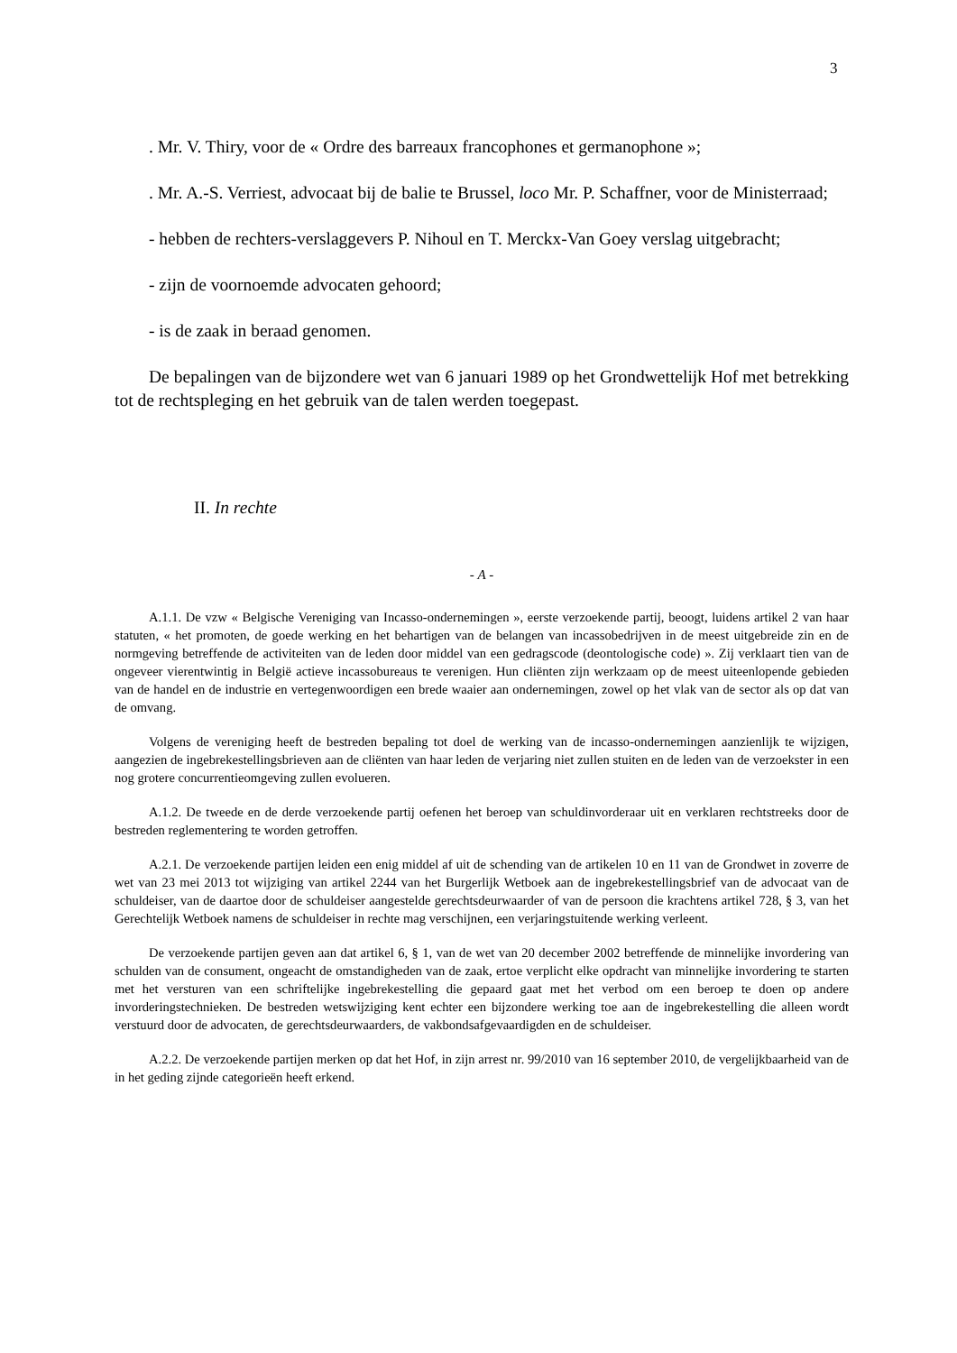3
. Mr. V. Thiry, voor de « Ordre des barreaux francophones et germanophone »;
. Mr. A.-S. Verriest, advocaat bij de balie te Brussel, loco Mr. P. Schaffner, voor de Ministerraad;
- hebben de rechters-verslaggevers P. Nihoul en T. Merckx-Van Goey verslag uitgebracht;
- zijn de voornoemde advocaten gehoord;
- is de zaak in beraad genomen.
De bepalingen van de bijzondere wet van 6 januari 1989 op het Grondwettelijk Hof met betrekking tot de rechtspleging en het gebruik van de talen werden toegepast.
II. In rechte
- A -
A.1.1. De vzw « Belgische Vereniging van Incasso-ondernemingen », eerste verzoekende partij, beoogt, luidens artikel 2 van haar statuten, « het promoten, de goede werking en het behartigen van de belangen van incassobedrijven in de meest uitgebreide zin en de normgeving betreffende de activiteiten van de leden door middel van een gedragscode (deontologische code) ». Zij verklaart tien van de ongeveer vierentwintig in België actieve incassobureaus te verenigen. Hun cliënten zijn werkzaam op de meest uiteenlopende gebieden van de handel en de industrie en vertegenwoordigen een brede waaier aan ondernemingen, zowel op het vlak van de sector als op dat van de omvang.
Volgens de vereniging heeft de bestreden bepaling tot doel de werking van de incasso-ondernemingen aanzienlijk te wijzigen, aangezien de ingebrekestellingsbrieven aan de cliënten van haar leden de verjaring niet zullen stuiten en de leden van de verzoekster in een nog grotere concurrentieomgeving zullen evolueren.
A.1.2. De tweede en de derde verzoekende partij oefenen het beroep van schuldinvorderaar uit en verklaren rechtstreeks door de bestreden reglementering te worden getroffen.
A.2.1. De verzoekende partijen leiden een enig middel af uit de schending van de artikelen 10 en 11 van de Grondwet in zoverre de wet van 23 mei 2013 tot wijziging van artikel 2244 van het Burgerlijk Wetboek aan de ingebrekestellingsbrief van de advocaat van de schuldeiser, van de daartoe door de schuldeiser aangestelde gerechtsdeurwaarder of van de persoon die krachtens artikel 728, § 3, van het Gerechtelijk Wetboek namens de schuldeiser in rechte mag verschijnen, een verjaringstuitende werking verleent.
De verzoekende partijen geven aan dat artikel 6, § 1, van de wet van 20 december 2002 betreffende de minnelijke invordering van schulden van de consument, ongeacht de omstandigheden van de zaak, ertoe verplicht elke opdracht van minnelijke invordering te starten met het versturen van een schriftelijke ingebrekestelling die gepaard gaat met het verbod om een beroep te doen op andere invorderingstechnieken. De bestreden wetswijziging kent echter een bijzondere werking toe aan de ingebrekestelling die alleen wordt verstuurd door de advocaten, de gerechtsdeurwaarders, de vakbondsafgevaardigden en de schuldeiser.
A.2.2. De verzoekende partijen merken op dat het Hof, in zijn arrest nr. 99/2010 van 16 september 2010, de vergelijkbaarheid van de in het geding zijnde categorieën heeft erkend.